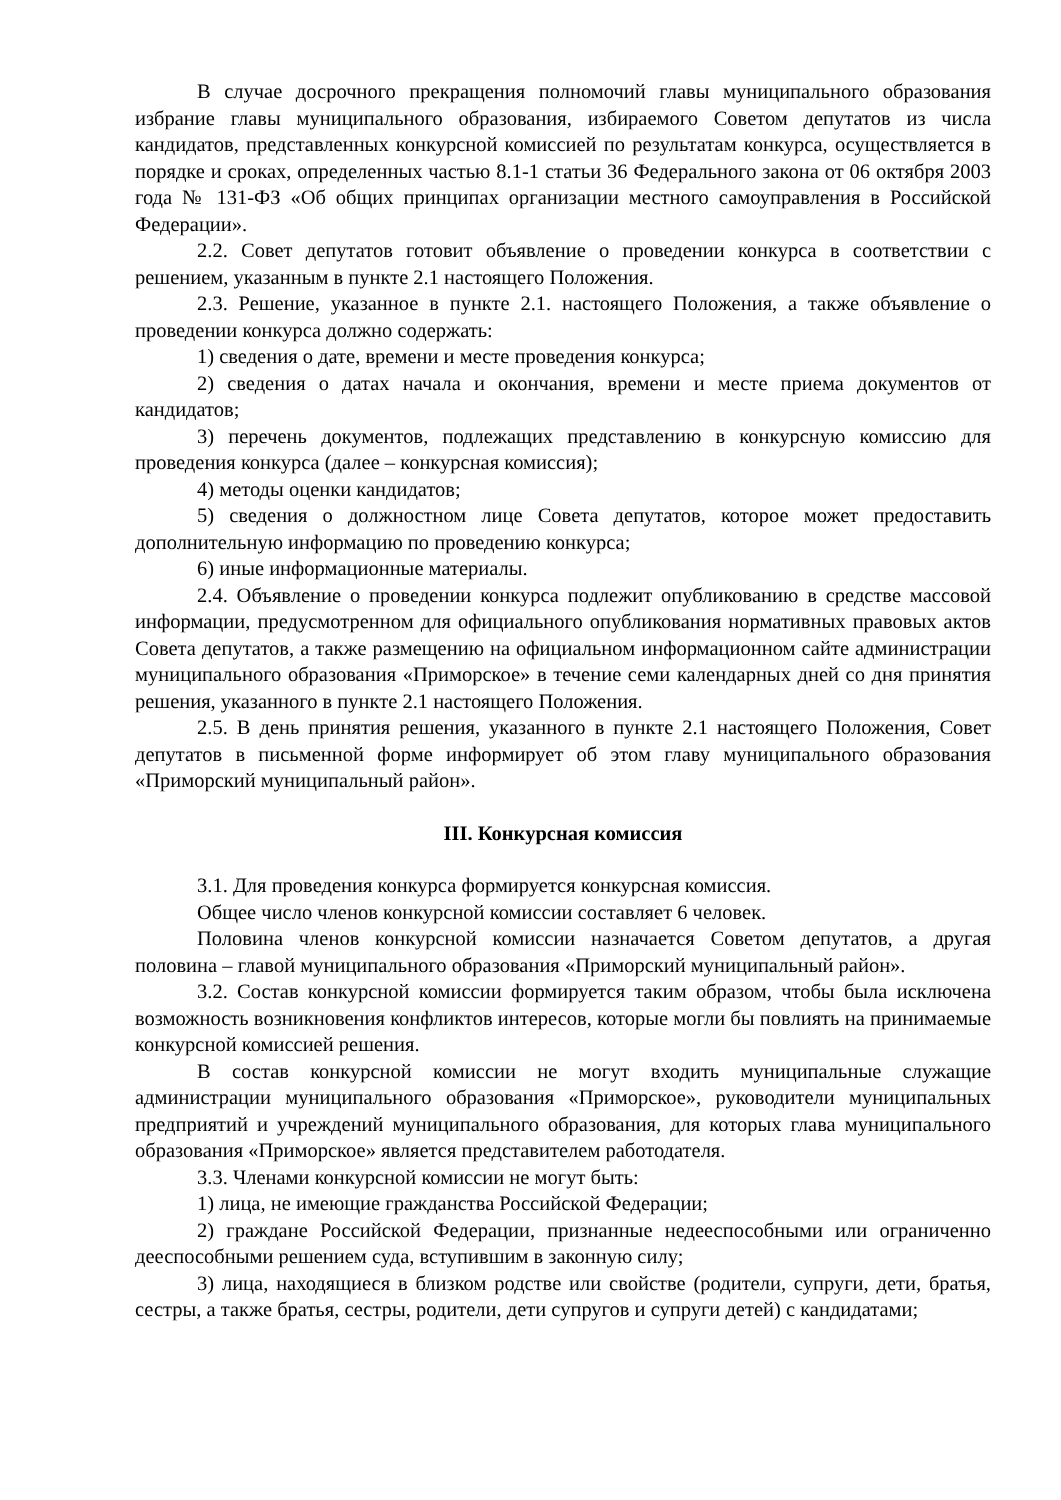В случае досрочного прекращения полномочий главы муниципального образования избрание главы муниципального образования, избираемого Советом депутатов из числа кандидатов, представленных конкурсной комиссией по результатам конкурса, осуществляется в порядке и сроках, определенных частью 8.1-1 статьи 36 Федерального закона от 06 октября 2003 года № 131-ФЗ «Об общих принципах организации местного самоуправления в Российской Федерации».
2.2. Совет депутатов готовит объявление о проведении конкурса в соответствии с решением, указанным в пункте 2.1 настоящего Положения.
2.3. Решение, указанное в пункте 2.1. настоящего Положения, а также объявление о проведении конкурса должно содержать:
1) сведения о дате, времени и месте проведения конкурса;
2) сведения о датах начала и окончания, времени и месте приема документов от кандидатов;
3) перечень документов, подлежащих представлению в конкурсную комиссию для проведения конкурса (далее – конкурсная комиссия);
4) методы оценки кандидатов;
5) сведения о должностном лице Совета депутатов, которое может предоставить дополнительную информацию по проведению конкурса;
6) иные информационные материалы.
2.4. Объявление о проведении конкурса подлежит опубликованию в средстве массовой информации, предусмотренном для официального опубликования нормативных правовых актов Совета депутатов, а также размещению на официальном информационном сайте администрации муниципального образования «Приморское» в течение семи календарных дней со дня принятия решения, указанного в пункте 2.1 настоящего Положения.
2.5. В день принятия решения, указанного в пункте 2.1 настоящего Положения, Совет депутатов в письменной форме информирует об этом главу муниципального образования «Приморский муниципальный район».
III. Конкурсная комиссия
3.1. Для проведения конкурса формируется конкурсная комиссия.
Общее число членов конкурсной комиссии составляет 6 человек.
Половина членов конкурсной комиссии назначается Советом депутатов, а другая половина – главой муниципального образования «Приморский муниципальный район».
3.2. Состав конкурсной комиссии формируется таким образом, чтобы была исключена возможность возникновения конфликтов интересов, которые могли бы повлиять на принимаемые конкурсной комиссией решения.
В состав конкурсной комиссии не могут входить муниципальные служащие администрации муниципального образования «Приморское», руководители муниципальных предприятий и учреждений муниципального образования, для которых глава муниципального образования «Приморское» является представителем работодателя.
3.3. Членами конкурсной комиссии не могут быть:
1) лица, не имеющие гражданства Российской Федерации;
2) граждане Российской Федерации, признанные недееспособными или ограниченно дееспособными решением суда, вступившим в законную силу;
3) лица, находящиеся в близком родстве или свойстве (родители, супруги, дети, братья, сестры, а также братья, сестры, родители, дети супругов и супруги детей) с кандидатами;